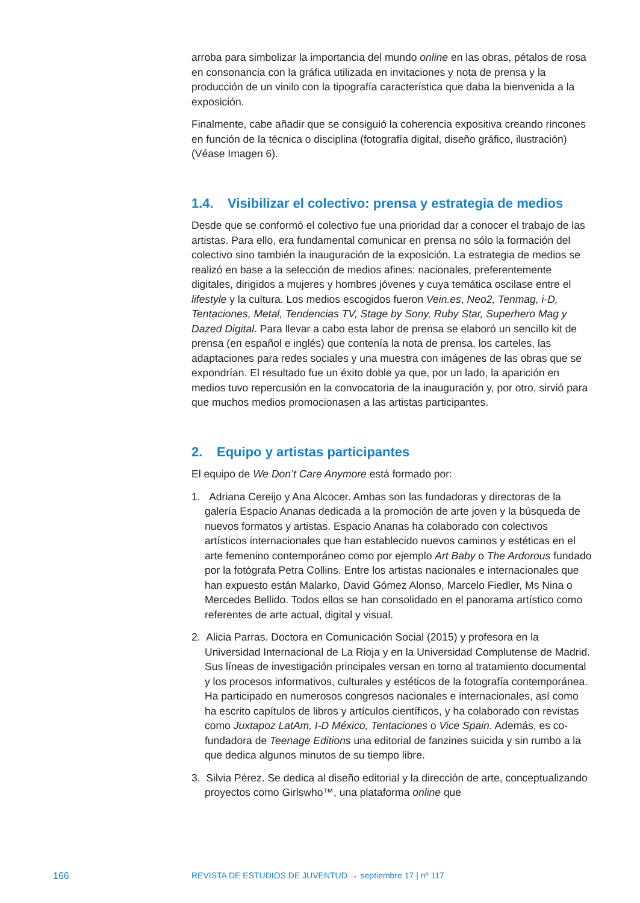arroba para simbolizar la importancia del mundo online en las obras, pétalos de rosa en consonancia con la gráfica utilizada en invitaciones y nota de prensa y la producción de un vinilo con la tipografía característica que daba la bienvenida a la exposición.
Finalmente, cabe añadir que se consiguió la coherencia expositiva creando rincones en función de la técnica o disciplina (fotografía digital, diseño gráfico, ilustración) (Véase Imagen 6).
1.4. Visibilizar el colectivo: prensa y estrategia de medios
Desde que se conformó el colectivo fue una prioridad dar a conocer el trabajo de las artistas. Para ello, era fundamental comunicar en prensa no sólo la formación del colectivo sino también la inauguración de la exposición. La estrategia de medios se realizó en base a la selección de medios afines: nacionales, preferentemente digitales, dirigidos a mujeres y hombres jóvenes y cuya temática oscilase entre el lifestyle y la cultura. Los medios escogidos fueron Vein.es, Neo2, Tenmag, i-D, Tentaciones, Metal, Tendencias TV, Stage by Sony, Ruby Star, Superhero Mag y Dazed Digital. Para llevar a cabo esta labor de prensa se elaboró un sencillo kit de prensa (en español e inglés) que contenía la nota de prensa, los carteles, las adaptaciones para redes sociales y una muestra con imágenes de las obras que se expondrían. El resultado fue un éxito doble ya que, por un lado, la aparición en medios tuvo repercusión en la convocatoria de la inauguración y, por otro, sirvió para que muchos medios promocionasen a las artistas participantes.
2. Equipo y artistas participantes
El equipo de We Don’t Care Anymore está formado por:
1. Adriana Cereijo y Ana Alcocer. Ambas son las fundadoras y directoras de la galería Espacio Ananas dedicada a la promoción de arte joven y la búsqueda de nuevos formatos y artistas. Espacio Ananas ha colaborado con colectivos artísticos internacionales que han establecido nuevos caminos y estéticas en el arte femenino contemporáneo como por ejemplo Art Baby o The Ardorous fundado por la fotógrafa Petra Collins. Entre los artistas nacionales e internacionales que han expuesto están Malarko, David Gómez Alonso, Marcelo Fiedler, Ms Nina o Mercedes Bellido. Todos ellos se han consolidado en el panorama artístico como referentes de arte actual, digital y visual.
2. Alicia Parras. Doctora en Comunicación Social (2015) y profesora en la Universidad Internacional de La Rioja y en la Universidad Complutense de Madrid. Sus líneas de investigación principales versan en torno al tratamiento documental y los procesos informativos, culturales y estéticos de la fotografía contemporánea. Ha participado en numerosos congresos nacionales e internacionales, así como ha escrito capítulos de libros y artículos científicos, y ha colaborado con revistas como Juxtapoz LatAm, I-D México, Tentaciones o Vice Spain. Además, es co-fundadora de Teenage Editions una editorial de fanzines suicida y sin rumbo a la que dedica algunos minutos de su tiempo libre.
3. Silvia Pérez. Se dedica al diseño editorial y la dirección de arte, conceptualizando proyectos como Girlswho™, una plataforma online que
166 REVISTA DE ESTUDIOS DE JUVENTUD → septiembre 17 | nº 117